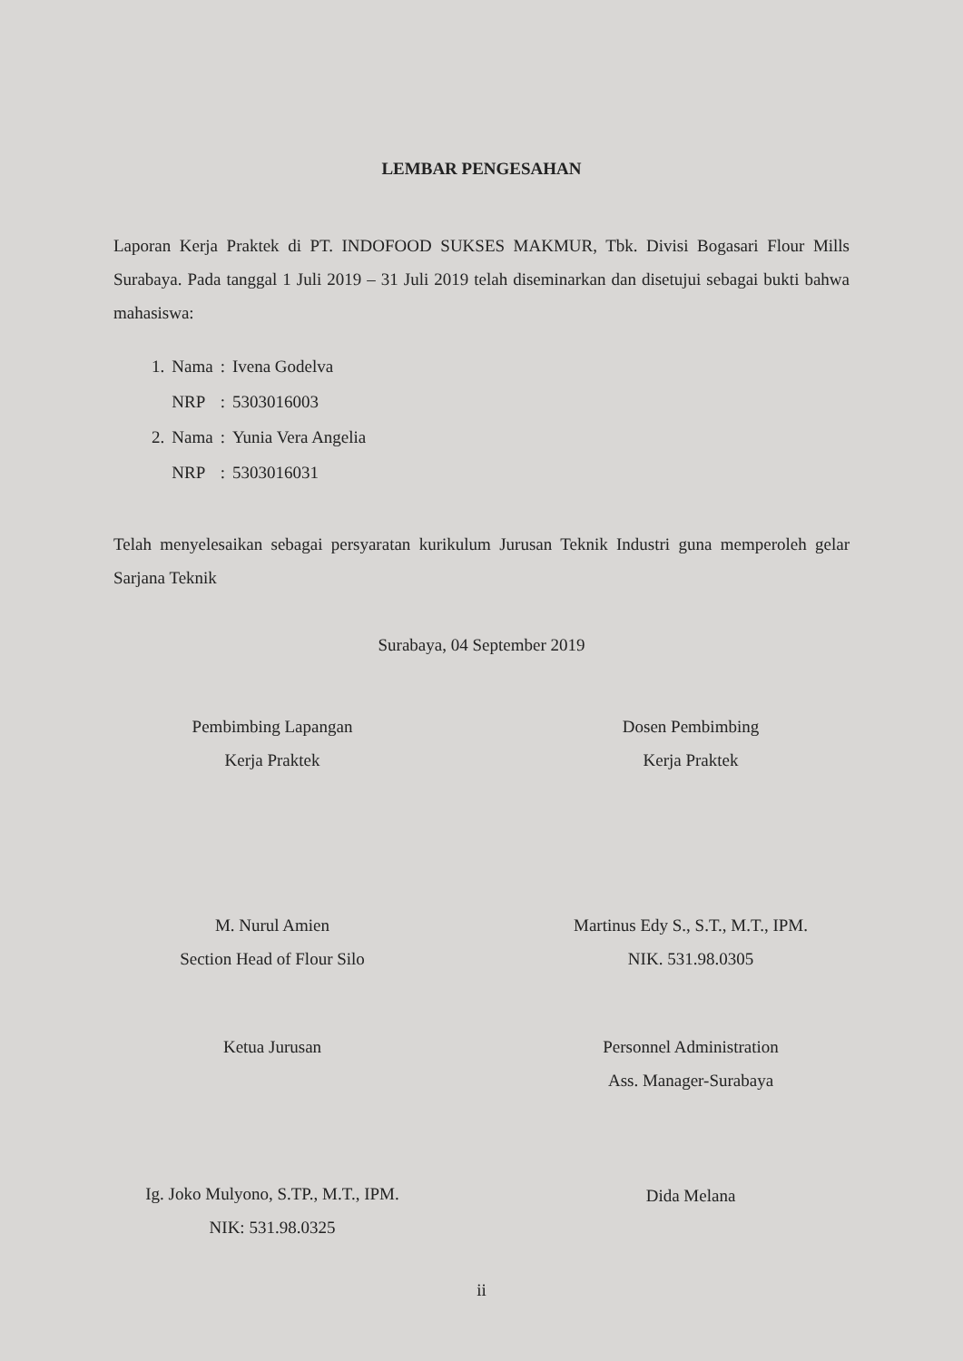LEMBAR PENGESAHAN
Laporan Kerja Praktek di PT. INDOFOOD SUKSES MAKMUR, Tbk. Divisi Bogasari Flour Mills Surabaya. Pada tanggal 1 Juli 2019 – 31 Juli 2019 telah diseminarkan dan disetujui sebagai bukti bahwa mahasiswa:
| 1. | Nama | : | Ivena Godelva |
| | NRP | : | 5303016003 |
| 2. | Nama | : | Yunia Vera Angelia |
| | NRP | : | 5303016031 |
Telah menyelesaikan sebagai persyaratan kurikulum Jurusan Teknik Industri guna memperoleh gelar Sarjana Teknik
Surabaya, 04 September 2019
Pembimbing Lapangan
Kerja Praktek
M. Nurul Amien
Section Head of Flour Silo
Dosen Pembimbing
Kerja Praktek
Martinus Edy S., S.T., M.T., IPM.
NIK. 531.98.0305
Ketua Jurusan
Ig. Joko Mulyono, S.TP., M.T., IPM.
NIK: 531.98.0325
Personnel Administration
Ass. Manager-Surabaya
Dida Melana
ii